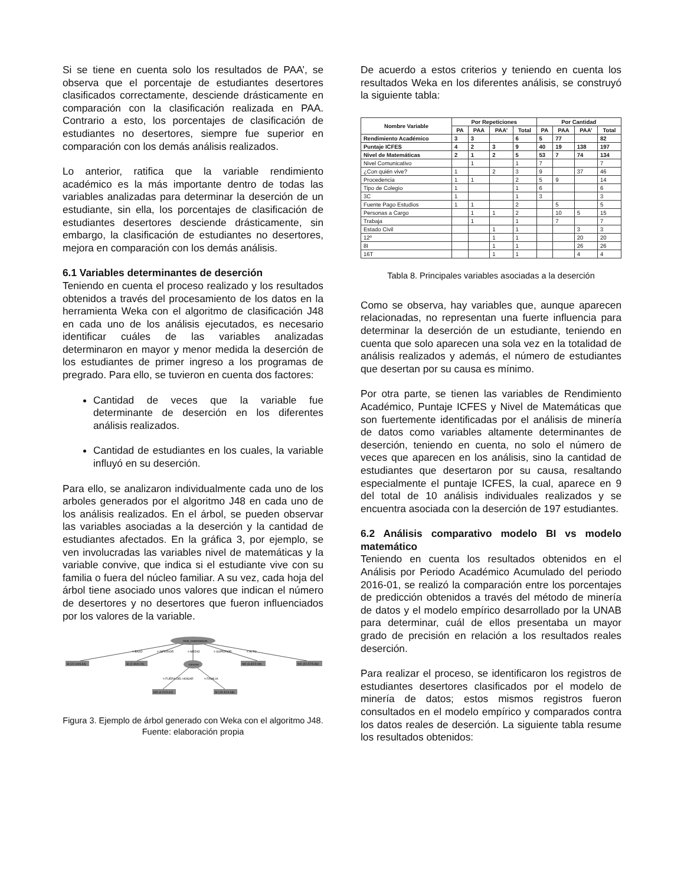Si se tiene en cuenta solo los resultados de PAA’, se observa que el porcentaje de estudiantes desertores clasificados correctamente, desciende drásticamente en comparación con la clasificación realizada en PAA. Contrario a esto, los porcentajes de clasificación de estudiantes no desertores, siempre fue superior en comparación con los demás análisis realizados.
Lo anterior, ratifica que la variable rendimiento académico es la más importante dentro de todas las variables analizadas para determinar la deserción de un estudiante, sin ella, los porcentajes de clasificación de estudiantes desertores desciende drásticamente, sin embargo, la clasificación de estudiantes no desertores, mejora en comparación con los demás análisis.
6.1 Variables determinantes de deserción
Teniendo en cuenta el proceso realizado y los resultados obtenidos a través del procesamiento de los datos en la herramienta Weka con el algoritmo de clasificación J48 en cada uno de los análisis ejecutados, es necesario identificar cuáles de las variables analizadas determinaron en mayor y menor medida la deserción de los estudiantes de primer ingreso a los programas de pregrado. Para ello, se tuvieron en cuenta dos factores:
Cantidad de veces que la variable fue determinante de deserción en los diferentes análisis realizados.
Cantidad de estudiantes en los cuales, la variable influyó en su deserción.
Para ello, se analizaron individualmente cada uno de los arboles generados por el algoritmo J48 en cada uno de los análisis realizados. En el árbol, se pueden observar las variables asociadas a la deserción y la cantidad de estudiantes afectados. En la gráfica 3, por ejemplo, se ven involucradas las variables nivel de matemáticas y la variable convive, que indica si el estudiante vive con su familia o fuera del núcleo familiar. A su vez, cada hoja del árbol tiene asociado unos valores que indican el número de desertores y no desertores que fueron influenciados por los valores de la variable.
nivel_matematicas
= BAJO
= INFERIOR
= MEDIO
= SUPERIOR
= ALTO
SI (22.04/6.84)
SI (2.94/0.24)
convive
NO (6.82/2.08)
NO (20.57/5.86)
= FUERA DEL HOGAR
= FAMILIA
NO (4.21/0.42)
SI (13.42/4.68)
Figura 3. Ejemplo de árbol generado con Weka con el algoritmo J48. Fuente: elaboración propia
De acuerdo a estos criterios y teniendo en cuenta los resultados Weka en los diferentes análisis, se construyó la siguiente tabla:
| Nombre Variable | Por Repeticiones | | | | Por Cantidad | | | |
| --- | --- | --- | --- | --- | --- | --- | --- | --- |
| | PA | PAA | PAA’ | Total | PA | PAA | PAA’ | Total |
| Rendimiento Académico | 3 | 3 | | 6 | 5 | 77 | | 82 |
| Puntaje ICFES | 4 | 2 | 3 | 9 | 40 | 19 | 138 | 197 |
| Nivel de Matemáticas | 2 | 1 | 2 | 5 | 53 | 7 | 74 | 134 |
| Nivel Comunicativo | | 1 | | 1 | 7 | | | 7 |
| ¿Con quién vive? | 1 | | 2 | 3 | 9 | | 37 | 46 |
| Procedencia | 1 | 1 | | 2 | 5 | 9 | | 14 |
| Tipo de Colegio | 1 | | | 1 | 6 | | | 6 |
| 3C | 1 | | | 1 | 3 | | | 3 |
| Fuente Pago Estudios | 1 | 1 | | 2 | | 5 | | 5 |
| Personas a Cargo | | 1 | 1 | 2 | | 10 | 5 | 15 |
| Trabaja | | 1 | | 1 | | 7 | | 7 |
| Estado Civil | | | 1 | 1 | | | 3 | 3 |
| 12º | | | 1 | 1 | | | 20 | 20 |
| 8I | | | 1 | 1 | | | 26 | 26 |
| 16T | | | 1 | 1 | | | 4 | 4 |
Tabla 8. Principales variables asociadas a la deserción
Como se observa, hay variables que, aunque aparecen relacionadas, no representan una fuerte influencia para determinar la deserción de un estudiante, teniendo en cuenta que solo aparecen una sola vez en la totalidad de análisis realizados y además, el número de estudiantes que desertan por su causa es mínimo.
Por otra parte, se tienen las variables de Rendimiento Académico, Puntaje ICFES y Nivel de Matemáticas que son fuertemente identificadas por el análisis de minería de datos como variables altamente determinantes de deserción, teniendo en cuenta, no solo el número de veces que aparecen en los análisis, sino la cantidad de estudiantes que desertaron por su causa, resaltando especialmente el puntaje ICFES, la cual, aparece en 9 del total de 10 análisis individuales realizados y se encuentra asociada con la deserción de 197 estudiantes.
6.2 Análisis comparativo modelo BI vs modelo matemático
Teniendo en cuenta los resultados obtenidos en el Análisis por Periodo Académico Acumulado del periodo 2016-01, se realizó la comparación entre los porcentajes de predicción obtenidos a través del método de minería de datos y el modelo empírico desarrollado por la UNAB para determinar, cuál de ellos presentaba un mayor grado de precisión en relación a los resultados reales deserción.
Para realizar el proceso, se identificaron los registros de estudiantes desertores clasificados por el modelo de minería de datos; estos mismos registros fueron consultados en el modelo empírico y comparados contra los datos reales de deserción. La siguiente tabla resume los resultados obtenidos: